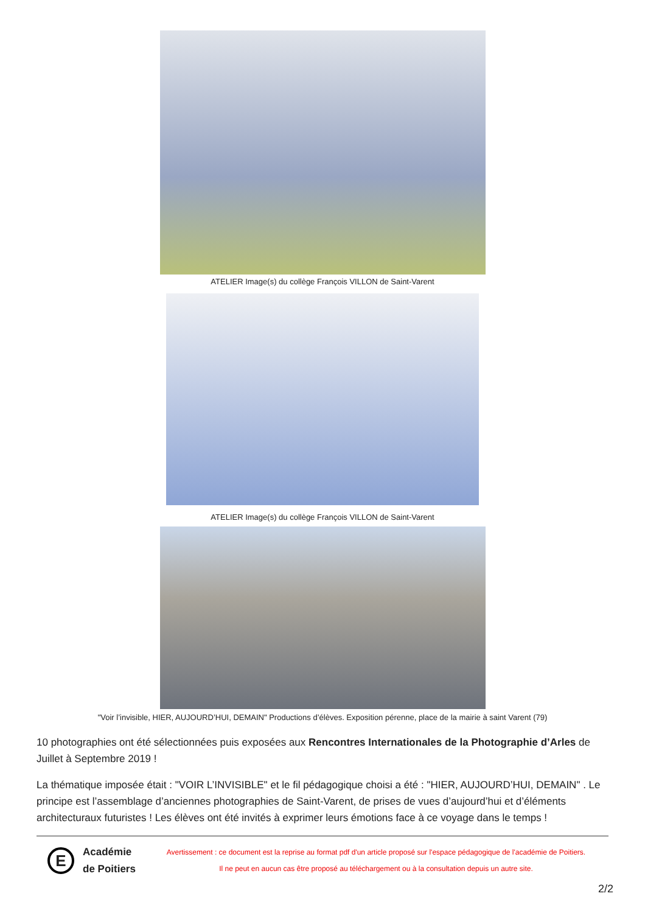ATELIER Image(s) du collège François VILLON de Saint-Varent
ATELIER Image(s) du collège François VILLON de Saint-Varent
"Voir l’invisible, HIER, AUJOURD’HUI, DEMAIN" Productions d’élèves. Exposition pérenne, place de la mairie à saint Varent (79)
10 photographies ont été sélectionnées puis exposées aux Rencontres Internationales de la Photographie d’Arles de Juillet à Septembre 2019 !
La thématique imposée était : "VOIR L’INVISIBLE" et le fil pédagogique choisi a été : "HIER, AUJOURD’HUI, DEMAIN" . Le principe est l’assemblage d’anciennes photographies de Saint-Varent, de prises de vues d’aujourd’hui et d’éléments architecturaux futuristes ! Les élèves ont été invités à exprimer leurs émotions face à ce voyage dans le temps !
E
Académie de Poitiers
Avertissement : ce document est la reprise au format pdf d'un article proposé sur l'espace pédagogique de l'académie de Poitiers.
Il ne peut en aucun cas être proposé au téléchargement ou à la consultation depuis un autre site.
2/2